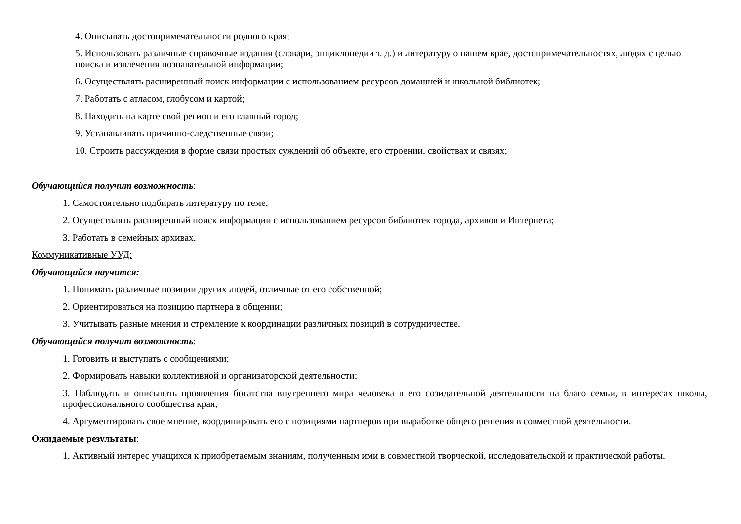4. Описывать достопримечательности родного края;
5. Использовать различные справочные издания (словари, энциклопедии т. д.) и литературу о нашем крае, достопримечательностях, людях с целью поиска и извлечения познавательной информации;
6. Осуществлять расширенный поиск информации с использованием ресурсов домашней и школьной библиотек;
7. Работать с атласом, глобусом и картой;
8. Находить на карте свой регион и его главный город;
9. Устанавливать причинно-следственные связи;
10. Строить рассуждения в форме связи простых суждений об объекте, его строении, свойствах и связях;
Обучающийся получит возможность:
1. Самостоятельно подбирать литературу по теме;
2. Осуществлять расширенный поиск информации с использованием ресурсов библиотек города, архивов и Интернета;
3. Работать в семейных архивах.
Коммуникативные УУД:
Обучающийся научится:
1. Понимать различные позиции других людей, отличные от его собственной;
2. Ориентироваться на позицию партнера в общении;
3. Учитывать разные мнения и стремление к координации различных позиций в сотрудничестве.
Обучающийся получит возможность:
1. Готовить и выступать с сообщениями;
2. Формировать навыки коллективной и организаторской деятельности;
3. Наблюдать и описывать проявления богатства внутреннего мира человека в его созидательной деятельности на благо семьи, в интересах школы, профессионального сообщества края;
4. Аргументировать свое мнение, координировать его с позициями партнеров при выработке общего решения в совместной деятельности.
Ожидаемые результаты:
1. Активный интерес учащихся к приобретаемым знаниям, полученным ими в совместной творческой, исследовательской и практической работы.